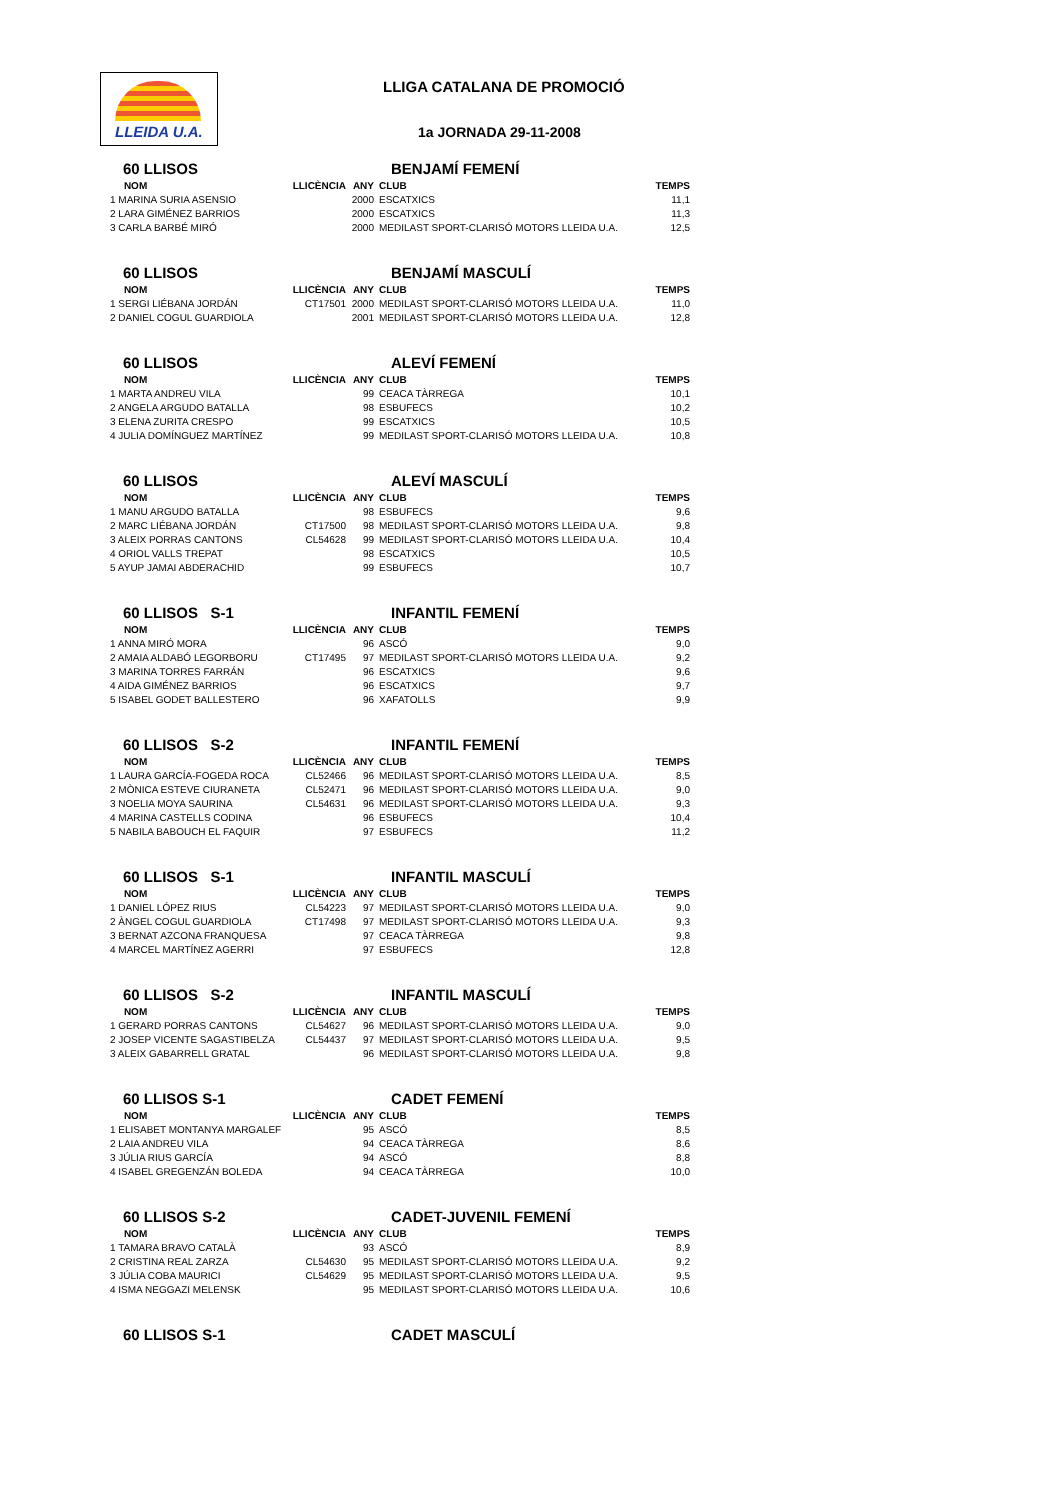LLEIDA U.A. LLIGA CATALANA DE PROMOCIÓ
1a JORNADA 29-11-2008
60 LLISOS BENJAMÍ FEMENÍ
| NOM | LLICÈNCIA | ANY | CLUB | TEMPS |
| --- | --- | --- | --- | --- |
| 1 MARINA SURIA ASENSIO | | 2000 | ESCATXICS | 11,1 |
| 2 LARA GIMÉNEZ BARRIOS | | 2000 | ESCATXICS | 11,3 |
| 3 CARLA BARBÉ MIRÓ | | 2000 | MEDILAST SPORT-CLARISÓ MOTORS LLEIDA U.A. | 12,5 |
60 LLISOS BENJAMÍ MASCULÍ
| NOM | LLICÈNCIA | ANY | CLUB | TEMPS |
| --- | --- | --- | --- | --- |
| 1 SERGI LIÉBANA JORDÁN | CT17501 | 2000 | MEDILAST SPORT-CLARISÓ MOTORS LLEIDA U.A. | 11,0 |
| 2 DANIEL COGUL GUARDIOLA | | 2001 | MEDILAST SPORT-CLARISÓ MOTORS LLEIDA U.A. | 12,8 |
60 LLISOS ALEVÍ FEMENÍ
| NOM | LLICÈNCIA | ANY | CLUB | TEMPS |
| --- | --- | --- | --- | --- |
| 1 MARTA ANDREU VILA | | 99 | CEACA TÀRREGA | 10,1 |
| 2 ANGELA ARGUDO BATALLA | | 98 | ESBUFECS | 10,2 |
| 3 ELENA ZURITA CRESPO | | 99 | ESCATXICS | 10,5 |
| 4 JULIA DOMÍNGUEZ MARTÍNEZ | | 99 | MEDILAST SPORT-CLARISÓ MOTORS LLEIDA U.A. | 10,8 |
60 LLISOS ALEVÍ MASCULÍ
| NOM | LLICÈNCIA | ANY | CLUB | TEMPS |
| --- | --- | --- | --- | --- |
| 1 MANU ARGUDO BATALLA | | 98 | ESBUFECS | 9,6 |
| 2 MARC LIÉBANA JORDÁN | CT17500 | 98 | MEDILAST SPORT-CLARISÓ MOTORS LLEIDA U.A. | 9,8 |
| 3 ALEIX PORRAS CANTONS | CL54628 | 99 | MEDILAST SPORT-CLARISÓ MOTORS LLEIDA U.A. | 10,4 |
| 4 ORIOL VALLS TREPAT | | 98 | ESCATXICS | 10,5 |
| 5 AYUP JAMAI ABDERACHID | | 99 | ESBUFECS | 10,7 |
60 LLISOS S-1 INFANTIL FEMENÍ
| NOM | LLICÈNCIA | ANY | CLUB | TEMPS |
| --- | --- | --- | --- | --- |
| 1 ANNA MIRÓ MORA | | 96 | ASCÓ | 9,0 |
| 2 AMAIA ALDABÓ LEGORBORU | CT17495 | 97 | MEDILAST SPORT-CLARISÓ MOTORS LLEIDA U.A. | 9,2 |
| 3 MARINA TORRES FARRÁN | | 96 | ESCATXICS | 9,6 |
| 4 AIDA GIMÉNEZ BARRIOS | | 96 | ESCATXICS | 9,7 |
| 5 ISABEL GODET BALLESTERO | | 96 | XAFATOLLS | 9,9 |
60 LLISOS S-2 INFANTIL FEMENÍ
| NOM | LLICÈNCIA | ANY | CLUB | TEMPS |
| --- | --- | --- | --- | --- |
| 1 LAURA GARCÍA-FOGEDA ROCA | CL52466 | 96 | MEDILAST SPORT-CLARISÓ MOTORS LLEIDA U.A. | 8,5 |
| 2 MÒNICA ESTEVE CIURANETA | CL52471 | 96 | MEDILAST SPORT-CLARISÓ MOTORS LLEIDA U.A. | 9,0 |
| 3 NOELIA MOYA SAURINA | CL54631 | 96 | MEDILAST SPORT-CLARISÓ MOTORS LLEIDA U.A. | 9,3 |
| 4 MARINA CASTELLS CODINA | | 96 | ESBUFECS | 10,4 |
| 5 NABILA BABOUCH EL FAQUIR | | 97 | ESBUFECS | 11,2 |
60 LLISOS S-1 INFANTIL MASCULÍ
| NOM | LLICÈNCIA | ANY | CLUB | TEMPS |
| --- | --- | --- | --- | --- |
| 1 DANIEL LÓPEZ RIUS | CL54223 | 97 | MEDILAST SPORT-CLARISÓ MOTORS LLEIDA U.A. | 9,0 |
| 2 ÀNGEL COGUL GUARDIOLA | CT17498 | 97 | MEDILAST SPORT-CLARISÓ MOTORS LLEIDA U.A. | 9,3 |
| 3 BERNAT AZCONA FRANQUESA | | 97 | CEACA TÀRREGA | 9,8 |
| 4 MARCEL MARTÍNEZ AGERRI | | 97 | ESBUFECS | 12,8 |
60 LLISOS S-2 INFANTIL MASCULÍ
| NOM | LLICÈNCIA | ANY | CLUB | TEMPS |
| --- | --- | --- | --- | --- |
| 1 GERARD PORRAS CANTONS | CL54627 | 96 | MEDILAST SPORT-CLARISÓ MOTORS LLEIDA U.A. | 9,0 |
| 2 JOSEP VICENTE SAGASTIBELZA | CL54437 | 97 | MEDILAST SPORT-CLARISÓ MOTORS LLEIDA U.A. | 9,5 |
| 3 ALEIX GABARRELL GRATAL | | 96 | MEDILAST SPORT-CLARISÓ MOTORS LLEIDA U.A. | 9,8 |
60 LLISOS S-1 CADET FEMENÍ
| NOM | LLICÈNCIA | ANY | CLUB | TEMPS |
| --- | --- | --- | --- | --- |
| 1 ELISABET MONTANYA MARGALEF | | 95 | ASCÓ | 8,5 |
| 2 LAIA ANDREU VILA | | 94 | CEACA TÀRREGA | 8,6 |
| 3 JÚLIA RIUS GARCÍA | | 94 | ASCÓ | 8,8 |
| 4 ISABEL GREGENZÁN BOLEDA | | 94 | CEACA TÀRREGA | 10,0 |
60 LLISOS S-2 CADET-JUVENIL FEMENÍ
| NOM | LLICÈNCIA | ANY | CLUB | TEMPS |
| --- | --- | --- | --- | --- |
| 1 TAMARA BRAVO CATALÀ | | 93 | ASCÓ | 8,9 |
| 2 CRISTINA REAL ZARZA | CL54630 | 95 | MEDILAST SPORT-CLARISÓ MOTORS LLEIDA U.A. | 9,2 |
| 3 JÚLIA COBA MAURICI | CL54629 | 95 | MEDILAST SPORT-CLARISÓ MOTORS LLEIDA U.A. | 9,5 |
| 4 ISMA NEGGAZI MELENSK | | 95 | MEDILAST SPORT-CLARISÓ MOTORS LLEIDA U.A. | 10,6 |
60 LLISOS S-1 CADET MASCULÍ